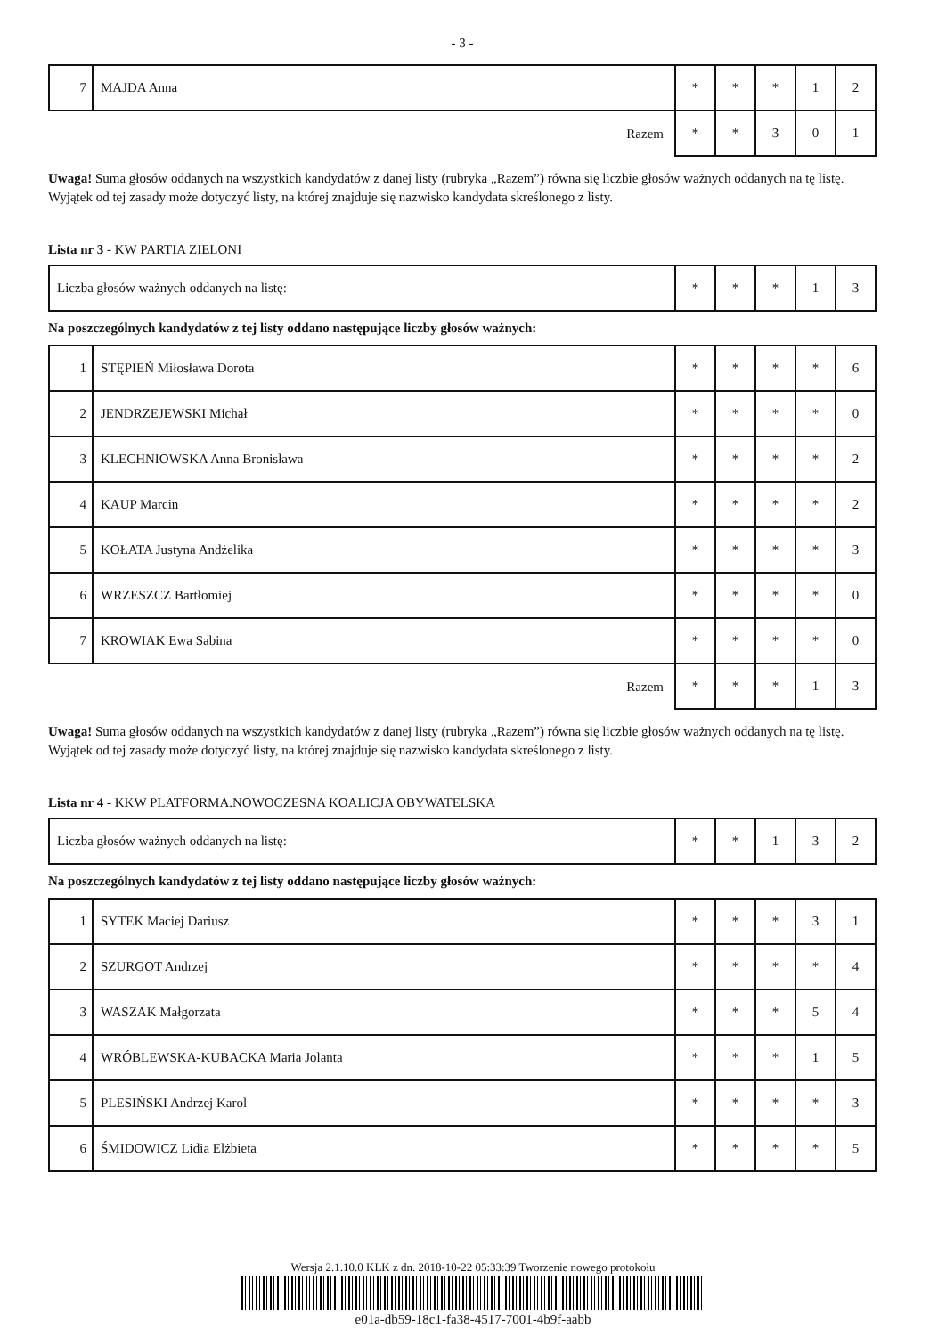- 3 -
| 7 | MAJDA Anna | * | * | * | 1 | 2 |
| Razem | | * | * | 3 | 0 | 1 |
Uwaga! Suma głosów oddanych na wszystkich kandydatów z danej listy (rubryka „Razem”) równa się liczbie głosów ważnych oddanych na tę listę. Wyjątek od tej zasady może dotyczyć listy, na której znajduje się nazwisko kandydata skreślonego z listy.
Lista nr 3 - KW PARTIA ZIELONI
| Liczba głosów ważnych oddanych na listę: | * | * | * | 1 | 3 |
Na poszczególnych kandydatów z tej listy oddano następujące liczby głosów ważnych:
| 1 | STĘPIEŃ Miłosława Dorota | * | * | * | * | 6 |
| 2 | JENDRZEJEWSKI Michał | * | * | * | * | 0 |
| 3 | KLECHNIOWSKA Anna Bronisława | * | * | * | * | 2 |
| 4 | KAUP Marcin | * | * | * | * | 2 |
| 5 | KOŁATA Justyna Andżelika | * | * | * | * | 3 |
| 6 | WRZESZCZ Bartłomiej | * | * | * | * | 0 |
| 7 | KROWIAK Ewa Sabina | * | * | * | * | 0 |
| Razem | | * | * | * | 1 | 3 |
Uwaga! Suma głosów oddanych na wszystkich kandydatów z danej listy (rubryka „Razem”) równa się liczbie głosów ważnych oddanych na tę listę. Wyjątek od tej zasady może dotyczyć listy, na której znajduje się nazwisko kandydata skreślonego z listy.
Lista nr 4 - KKW PLATFORMA.NOWOCZESNA KOALICJA OBYWATELSKA
| Liczba głosów ważnych oddanych na listę: | * | * | 1 | 3 | 2 |
Na poszczególnych kandydatów z tej listy oddano następujące liczby głosów ważnych:
| 1 | SYTEK Maciej Dariusz | * | * | * | 3 | 1 |
| 2 | SZURGOT Andrzej | * | * | * | * | 4 |
| 3 | WASZAK Małgorzata | * | * | * | 5 | 4 |
| 4 | WRÓBLEWSKA-KUBACKA Maria Jolanta | * | * | * | 1 | 5 |
| 5 | PLESIŃSKI Andrzej Karol | * | * | * | * | 3 |
| 6 | ŚMIDOWICZ Lidia Elżbieta | * | * | * | * | 5 |
Wersja 2.1.10.0 KLK z dn. 2018-10-22 05:33:39 Tworzenie nowego protokołu
e01a-db59-18c1-fa38-4517-7001-4b9f-aabb